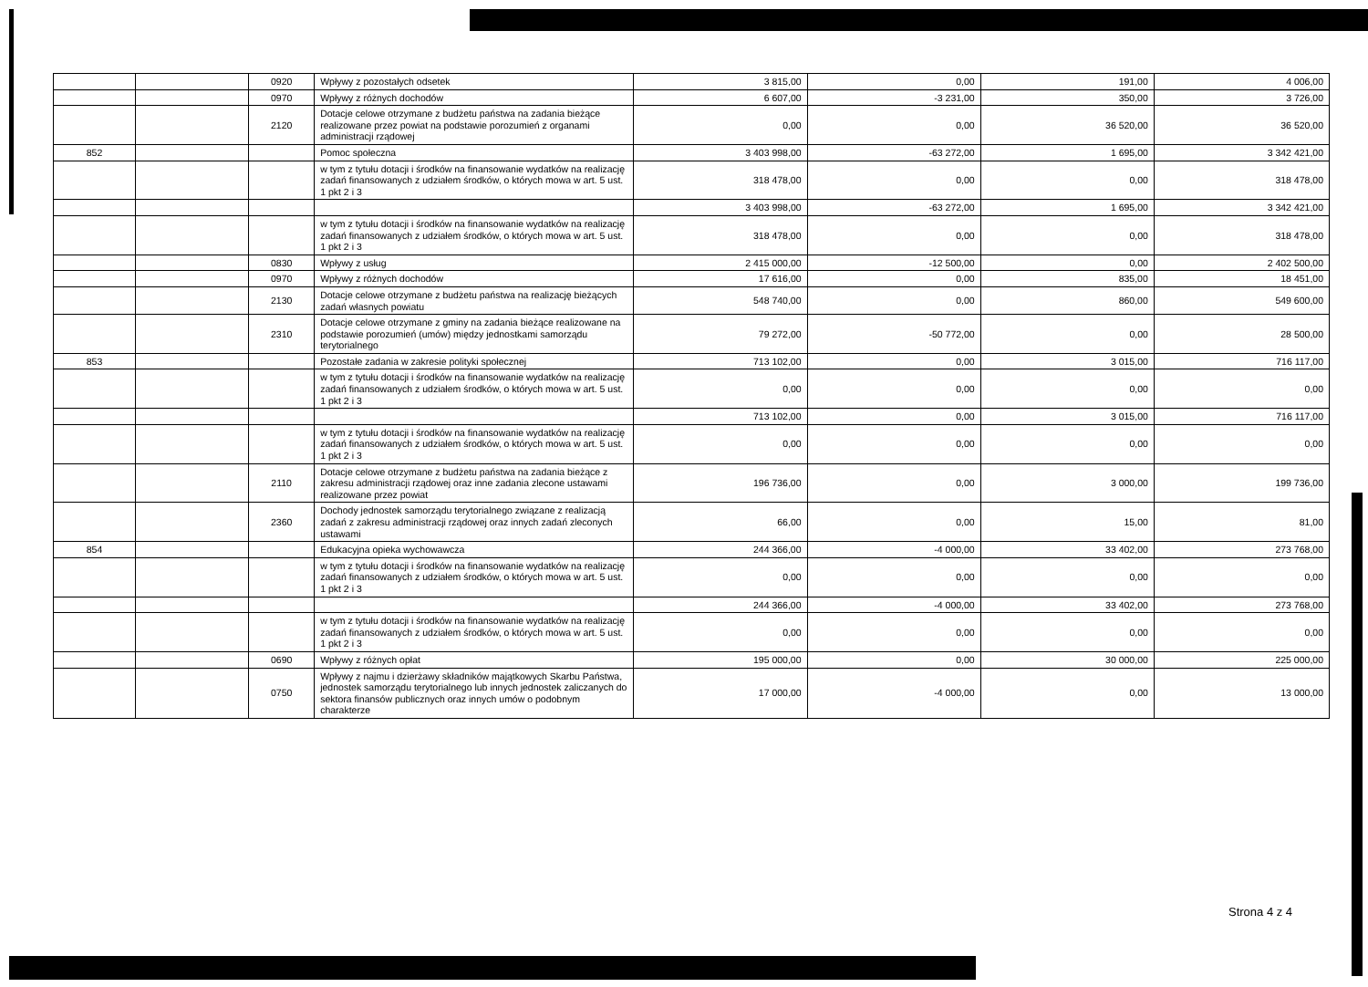| | | 0920 | Wpływy z pozostałych odsetek | 3 815,00 | 0,00 | 191,00 | 4 006,00 |
| | | 0970 | Wpływy z różnych dochodów | 6 607,00 | -3 231,00 | 350,00 | 3 726,00 |
| | | 2120 | Dotacje celowe otrzymane z budżetu państwa na zadania bieżące realizowane przez powiat na podstawie porozumień z organami administracji rządowej | 0,00 | 0,00 | 36 520,00 | 36 520,00 |
| 852 | | | Pomoc społeczna | 3 403 998,00 | -63 272,00 | 1 695,00 | 3 342 421,00 |
| | | | w tym z tytułu dotacji i środków na finansowanie wydatków na realizację zadań finansowanych z udziałem środków, o których mowa w art. 5 ust. 1 pkt 2 i 3 | 318 478,00 | 0,00 | 0,00 | 318 478,00 |
| | | | | 3 403 998,00 | -63 272,00 | 1 695,00 | 3 342 421,00 |
| | | | w tym z tytułu dotacji i środków na finansowanie wydatków na realizację zadań finansowanych z udziałem środków, o których mowa w art. 5 ust. 1 pkt 2 i 3 | 318 478,00 | 0,00 | 0,00 | 318 478,00 |
| | | 0830 | Wpływy z usług | 2 415 000,00 | -12 500,00 | 0,00 | 2 402 500,00 |
| | | 0970 | Wpływy z różnych dochodów | 17 616,00 | 0,00 | 835,00 | 18 451,00 |
| | | 2130 | Dotacje celowe otrzymane z budżetu państwa na realizację bieżących zadań własnych powiatu | 548 740,00 | 0,00 | 860,00 | 549 600,00 |
| | | 2310 | Dotacje celowe otrzymane z gminy na zadania bieżące realizowane na podstawie porozumień (umów) między jednostkami samorządu terytorialnego | 79 272,00 | -50 772,00 | 0,00 | 28 500,00 |
| 853 | | | Pozostałe zadania w zakresie polityki społecznej | 713 102,00 | 0,00 | 3 015,00 | 716 117,00 |
| | | | w tym z tytułu dotacji i środków na finansowanie wydatków na realizację zadań finansowanych z udziałem środków, o których mowa w art. 5 ust. 1 pkt 2 i 3 | 0,00 | 0,00 | 0,00 | 0,00 |
| | | | | 713 102,00 | 0,00 | 3 015,00 | 716 117,00 |
| | | | w tym z tytułu dotacji i środków na finansowanie wydatków na realizację zadań finansowanych z udziałem środków, o których mowa w art. 5 ust. 1 pkt 2 i 3 | 0,00 | 0,00 | 0,00 | 0,00 |
| | | 2110 | Dotacje celowe otrzymane z budżetu państwa na zadania bieżące z zakresu administracji rządowej oraz inne zadania zlecone ustawami realizowane przez powiat | 196 736,00 | 0,00 | 3 000,00 | 199 736,00 |
| | | 2360 | Dochody jednostek samorządu terytorialnego związane z realizacją zadań z zakresu administracji rządowej oraz innych zadań zleconych ustawami | 66,00 | 0,00 | 15,00 | 81,00 |
| 854 | | | Edukacyjna opieka wychowawcza | 244 366,00 | -4 000,00 | 33 402,00 | 273 768,00 |
| | | | w tym z tytułu dotacji i środków na finansowanie wydatków na realizację zadań finansowanych z udziałem środków, o których mowa w art. 5 ust. 1 pkt 2 i 3 | 0,00 | 0,00 | 0,00 | 0,00 |
| | | | | 244 366,00 | -4 000,00 | 33 402,00 | 273 768,00 |
| | | | w tym z tytułu dotacji i środków na finansowanie wydatków na realizację zadań finansowanych z udziałem środków, o których mowa w art. 5 ust. 1 pkt 2 i 3 | 0,00 | 0,00 | 0,00 | 0,00 |
| | | 0690 | Wpływy z różnych opłat | 195 000,00 | 0,00 | 30 000,00 | 225 000,00 |
| | | 0750 | Wpływy z najmu i dzierżawy składników majątkowych Skarbu Państwa, jednostek samorządu terytorialnego lub innych jednostek zaliczanych do sektora finansów publicznych oraz innych umów o podobnym charakterze | 17 000,00 | -4 000,00 | 0,00 | 13 000,00 |
Strona 4 z 4